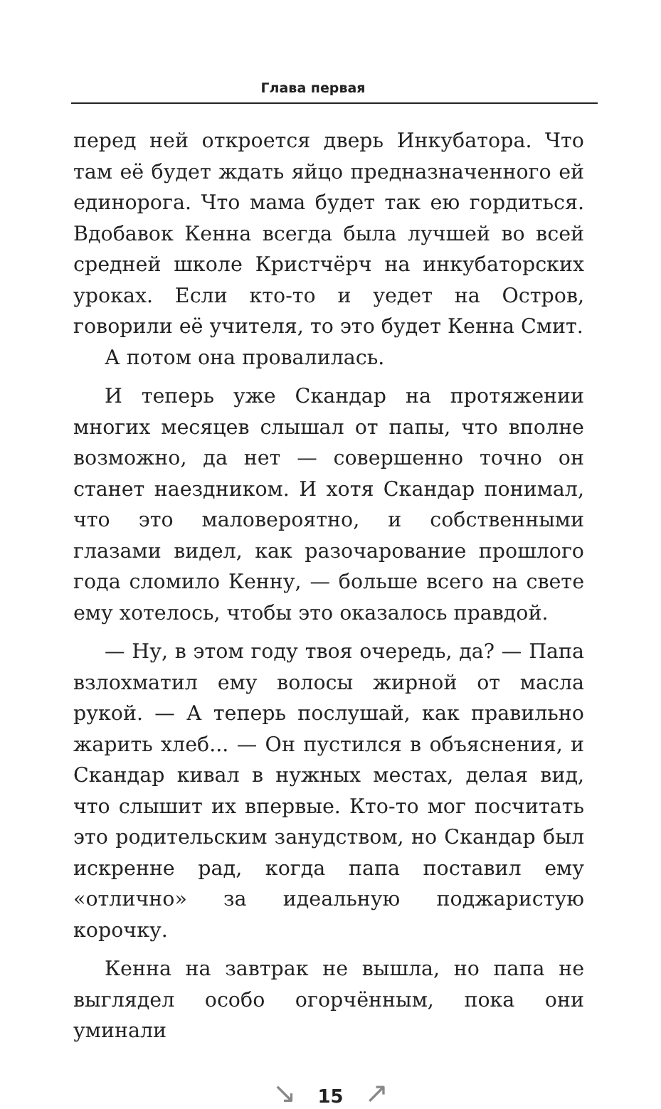Глава первая
перед ней откроется дверь Инкубатора. Что там её будет ждать яйцо предназначенного ей единорога. Что мама будет так ею гордиться. Вдобавок Кенна всегда была лучшей во всей средней школе Кристчёрч на инкубаторских уроках. Если кто-то и уедет на Остров, говорили её учителя, то это будет Кенна Смит.
А потом она провалилась.
И теперь уже Скандар на протяжении многих месяцев слышал от папы, что вполне возможно, да нет — совершенно точно он станет наездником. И хотя Скандар понимал, что это маловероятно, и собственными глазами видел, как разочарование прошлого года сломило Кенну, — больше всего на свете ему хотелось, чтобы это оказалось правдой.
— Ну, в этом году твоя очередь, да? — Папа взлохматил ему волосы жирной от масла рукой. — А теперь послушай, как правильно жарить хлеб... — Он пустился в объяснения, и Скандар кивал в нужных местах, делая вид, что слышит их впервые. Кто-то мог посчитать это родительским занудством, но Скандар был искренне рад, когда папа поставил ему «отлично» за идеальную поджаристую корочку.
Кенна на завтрак не вышла, но папа не выглядел особо огорчённым, пока они уминали
↘ 15 ↗